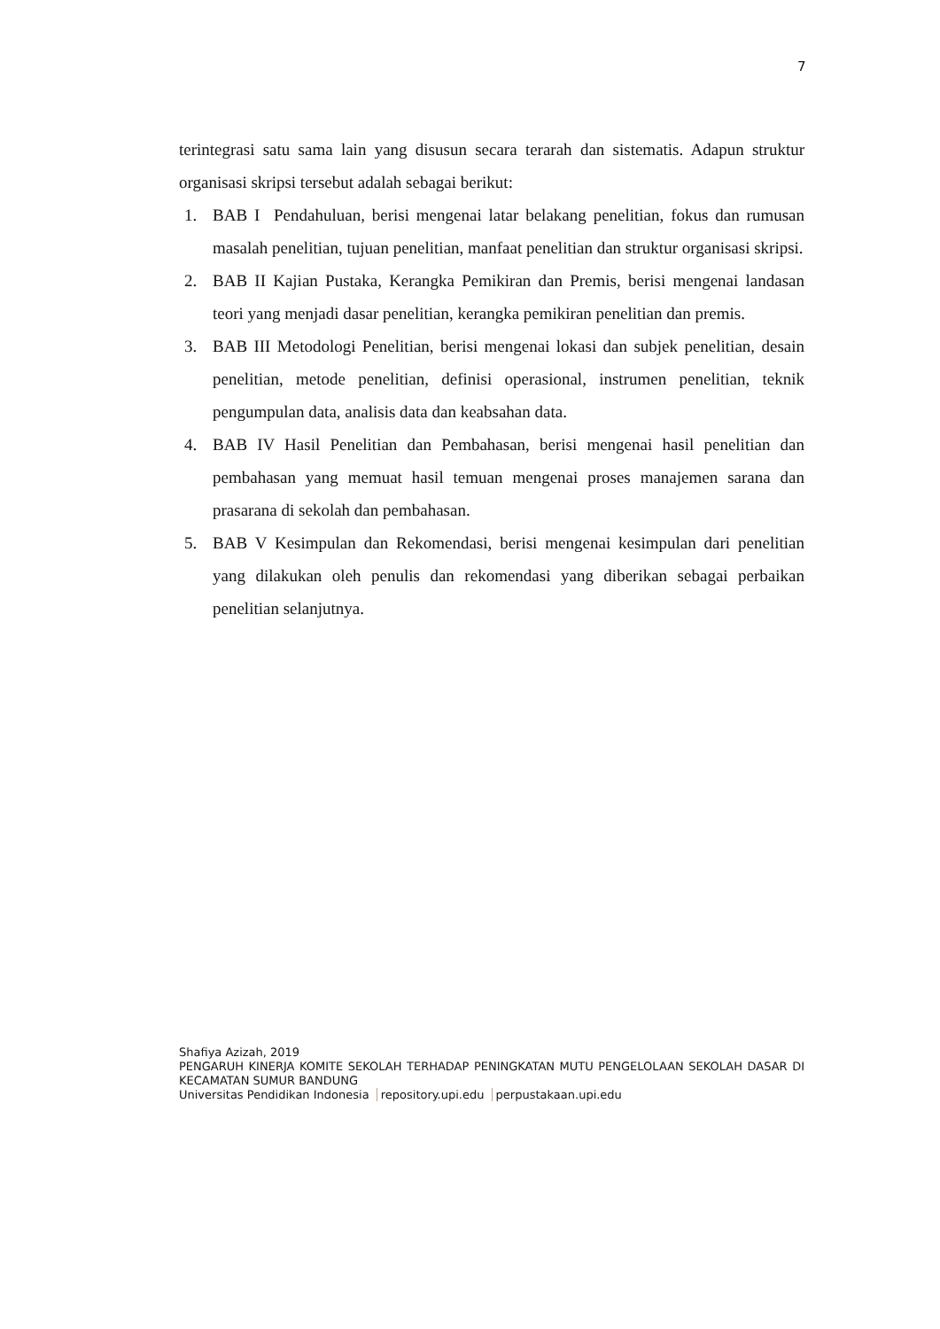7
terintegrasi satu sama lain yang disusun secara terarah dan sistematis. Adapun struktur organisasi skripsi tersebut adalah sebagai berikut:
1. BAB I Pendahuluan, berisi mengenai latar belakang penelitian, fokus dan rumusan masalah penelitian, tujuan penelitian, manfaat penelitian dan struktur organisasi skripsi.
2. BAB II Kajian Pustaka, Kerangka Pemikiran dan Premis, berisi mengenai landasan teori yang menjadi dasar penelitian, kerangka pemikiran penelitian dan premis.
3. BAB III Metodologi Penelitian, berisi mengenai lokasi dan subjek penelitian, desain penelitian, metode penelitian, definisi operasional, instrumen penelitian, teknik pengumpulan data, analisis data dan keabsahan data.
4. BAB IV Hasil Penelitian dan Pembahasan, berisi mengenai hasil penelitian dan pembahasan yang memuat hasil temuan mengenai proses manajemen sarana dan prasarana di sekolah dan pembahasan.
5. BAB V Kesimpulan dan Rekomendasi, berisi mengenai kesimpulan dari penelitian yang dilakukan oleh penulis dan rekomendasi yang diberikan sebagai perbaikan penelitian selanjutnya.
Shafiya Azizah, 2019
PENGARUH KINERJA KOMITE SEKOLAH TERHADAP PENINGKATAN MUTU PENGELOLAAN SEKOLAH DASAR DI KECAMATAN SUMUR BANDUNG
Universitas Pendidikan Indonesia repository.upi.edu perpustakaan.upi.edu